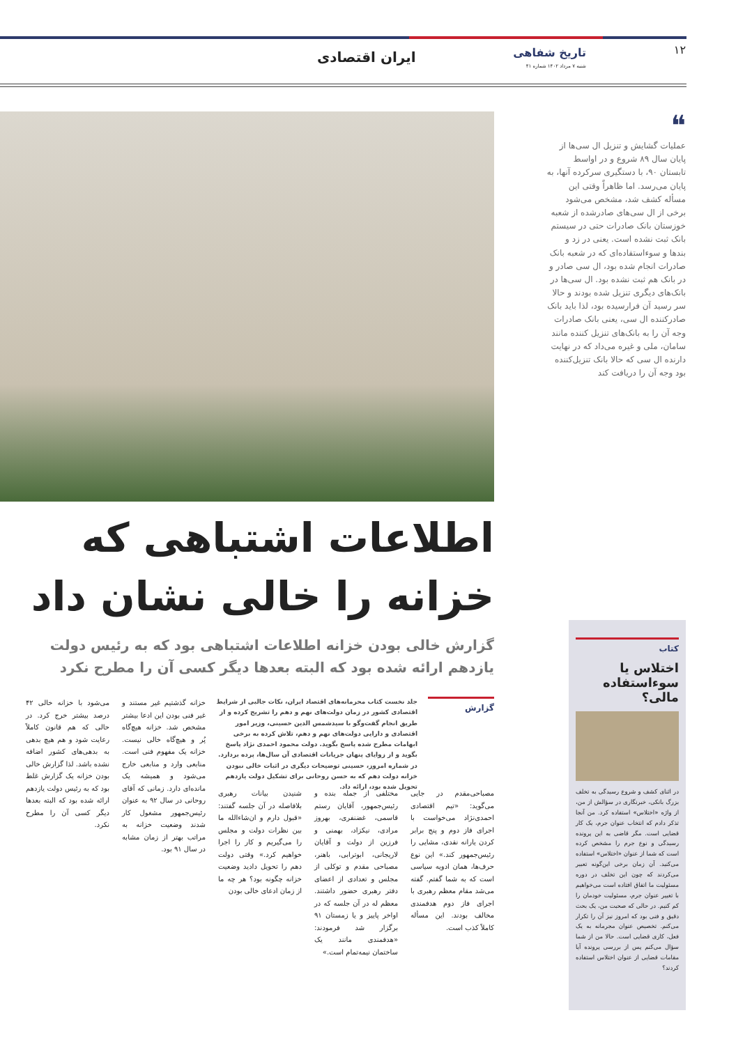۱۲ تاریخ شفاهی
شنبه ۷ مرداد ۱۴۰۲ شماره ۴۱
ایران اقتصادی
❝
عملیات گشایش و تنزیل ال سی‌ها از پایان سال ۸۹ شروع و در اواسط تابستان ۹۰، با دستگیری سرکرده آنها، به پایان می‌رسد. اما ظاهراً وقتی این مسأله کشف شد، مشخص می‌شود برخی از ال سی‌های صادرشده از شعبه خوزستان بانک صادرات حتی در سیستم بانک ثبت نشده است. یعنی در زد و بندها و سوءاستفاده‌ای که در شعبه بانک صادرات انجام شده بود، ال سی صادر و در بانک هم ثبت نشده بود. ال سی‌ها در بانک‌های دیگری تنزیل شده بودند و حالا سر رسید آن فرارسیده بود، لذا باید بانک صادرکننده ال سی، یعنی بانک صادرات وجه آن را به بانک‌های تنزیل کننده مانند سامان، ملی و غیره می‌داد که در نهایت دارنده ال سی که حالا بانک تنزیل‌کننده بود وجه آن را دریافت کند
اطلاعات اشتباهی که خزانه را خالی نشان داد
گزارش خالی بودن خزانه اطلاعات اشتباهی بود که به رئیس دولت یازدهم ارائه شده بود که البته بعدها دیگر کسی آن را مطرح نکرد
کتاب
اختلاس یا سوءاستفاده مالی؟
در اثنای کشف و شروع رسیدگی به تخلف بزرگ بانکی، خبرنگاری در سؤالش از من، از واژه «اختلاس» استفاده کرد. من آنجا تذکر دادم که انتخاب عنوان جرم، یک کار قضایی است. مگر قاضی به این پرونده رسیدگی و نوع جرم را مشخص کرده است که شما از عنوان «اختلاس» استفاده می‌کنید. آن زمان برخی این‌گونه تعبیر می‌کردند که چون این تخلف در دوره مسئولیت ما اتفاق افتاده است می‌خواهیم با تغییر عنوان جرم، مسئولیت خودمان را کم کنیم. در حالی که صحبت من، یک بحث دقیق و فنی بود که امروز نیز آن را تکرار می‌کنم. تخصیص عنوان مجرمانه به یک فعل، کاری قضایی است. حالا من از شما سؤال می‌کنم پس از بررسی پرونده آیا مقامات قضایی از عنوان اختلاس استفاده کردند؟
گزارش
جلد نخست کتاب محرمانه‌های اقتصاد ایران، نکات جالبی از شرایط اقتصادی کشور در زمان دولت‌های نهم و دهم را تشریح کرده و از طریق انجام گفت‌وگو با سیدشمس الدین حسینی، وزیر امور اقتصادی و دارایی دولت‌های نهم و دهم، تلاش کرده به برخی ابهامات مطرح شده پاسخ بگوید. دولت محمود احمدی نژاد پاسخ بگوید و از زوایای پنهان جریانات اقتصادی آن سال‌ها، پرده بردارد. در شماره امروز، حسینی توضیحات دیگری در اثبات خالی نبودن خزانه دولت دهم که به حسن روحانی برای تشکیل دولت یازدهم تحویل شده بود، ارائه داد.
مصباحی‌مقدم در جایی می‌گوید: «تیم اقتصادی احمدی‌نژاد می‌خواست با اجرای فاز دوم و پنج برابر کردن یارانه نقدی، مشایی را رئیس‌جمهور کند.» این نوع حرف‌ها، همان ادویه سیاسی است که به شما گفتم. گفته می‌شد مقام معظم رهبری با اجرای فاز دوم هدفمندی مخالف بودند. این مسأله کاملاً کذب است.
مختلفی از جمله بنده و رئیس‌جمهور، آقایان رستم قاسمی، غضنفری، بهروز مرادی، نیکزاد، بهمنی و فرزین از دولت و آقایان لاریجانی، ابوترابی، باهنر، مصباحی مقدم و توکلی از مجلس و تعدادی از اعضای دفتر رهبری حضور داشتند. معظم له در آن جلسه که در اواخر پاییز و یا زمستان ۹۱ برگزار شد فرمودند: «هدفمندی مانند یک ساختمان نیمه‌تمام است.»
شنیدن بیانات رهبری بلافاصله در آن جلسه گفتند: «قبول دارم و ان‌شاءالله ما بین نظرات دولت و مجلس را می‌گیریم و کار را اجرا خواهیم کرد.» وقتی دولت دهم را تحویل دادید وضعیت خزانه چگونه بود؟ هر چه ما از زمان ادعای خالی بودن
خزانه گذشتیم غیر مستند و غیر فنی بودن این ادعا بیشتر مشخص شد. خزانه هیچ‌گاه پُر و هیچ‌گاه خالی نیست. خزانه یک مفهوم فنی است. منابعی وارد و منابعی خارج می‌شود و همیشه یک مانده‌ای دارد. زمانی که آقای روحانی در سال ۹۲ به عنوان رئیس‌جمهور مشغول کار شدند وضعیت خزانه به مراتب بهتر از زمان مشابه در سال ۹۱ بود.
می‌شود با خزانه خالی ۴۲ درصد بیشتر خرج کرد. در حالی که هم قانون کاملاً رعایت شود و هم هیچ بدهی به بدهی‌های کشور اضافه نشده باشد. لذا گزارش خالی بودن خزانه یک گزارش غلط بود که به رئیس دولت یازدهم ارائه شده بود که البته بعدها دیگر کسی آن را مطرح نکرد.